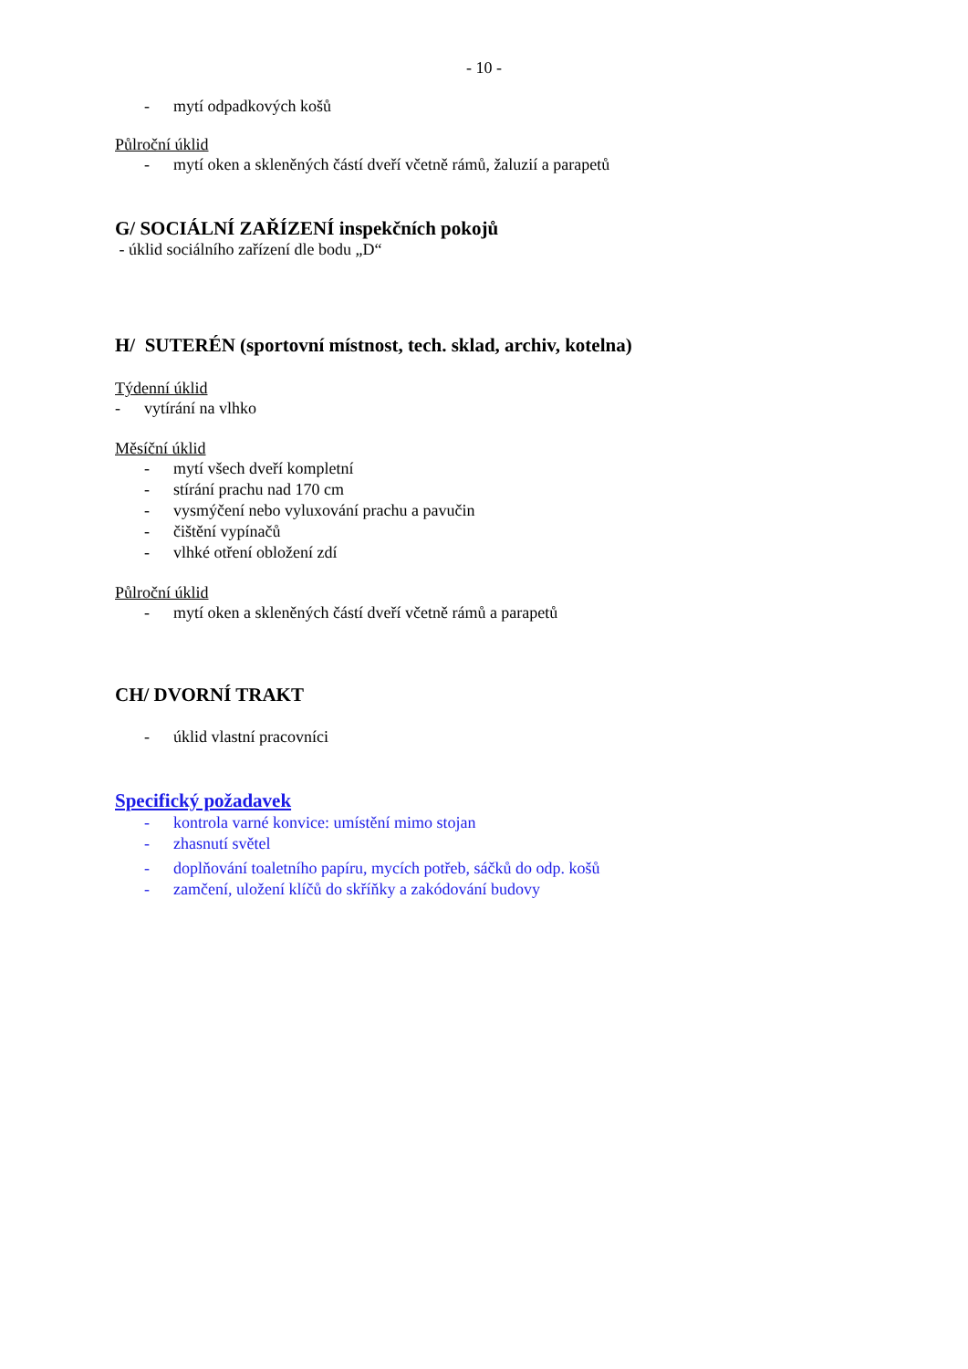- 10 -
- mytí odpadkových košů
Půlroční úklid
- mytí oken a skleněných částí dveří včetně rámů, žaluzií a parapetů
G/ SOCIÁLNÍ ZAŘÍZENÍ inspekčních pokojů
- úklid sociálního zařízení dle bodu „D“
H/ SUTERÉN (sportovní místnost, tech. sklad, archiv, kotelna)
Týdenní úklid
- vytírání na vlhko
Měsíční úklid
- mytí všech dveří kompletní
- stírání prachu nad 170 cm
- vysmýčení nebo vyluxování prachu a pavučin
- čištění vypínačů
- vlhké otření obložení zdí
Půlroční úklid
- mytí oken a skleněných částí dveří včetně rámů a parapetů
CH/ DVORNÍ TRAKT
- úklid vlastní pracovníci
Specifický požadavek
- kontrola varné konvice: umístění mimo stojan
- zhasnutí světel
- doplňování toaletního papíru, mycích potřeb, sáčků do odp. košů
- zamčení, uložení klíčů do skříňky a zakódování budovy